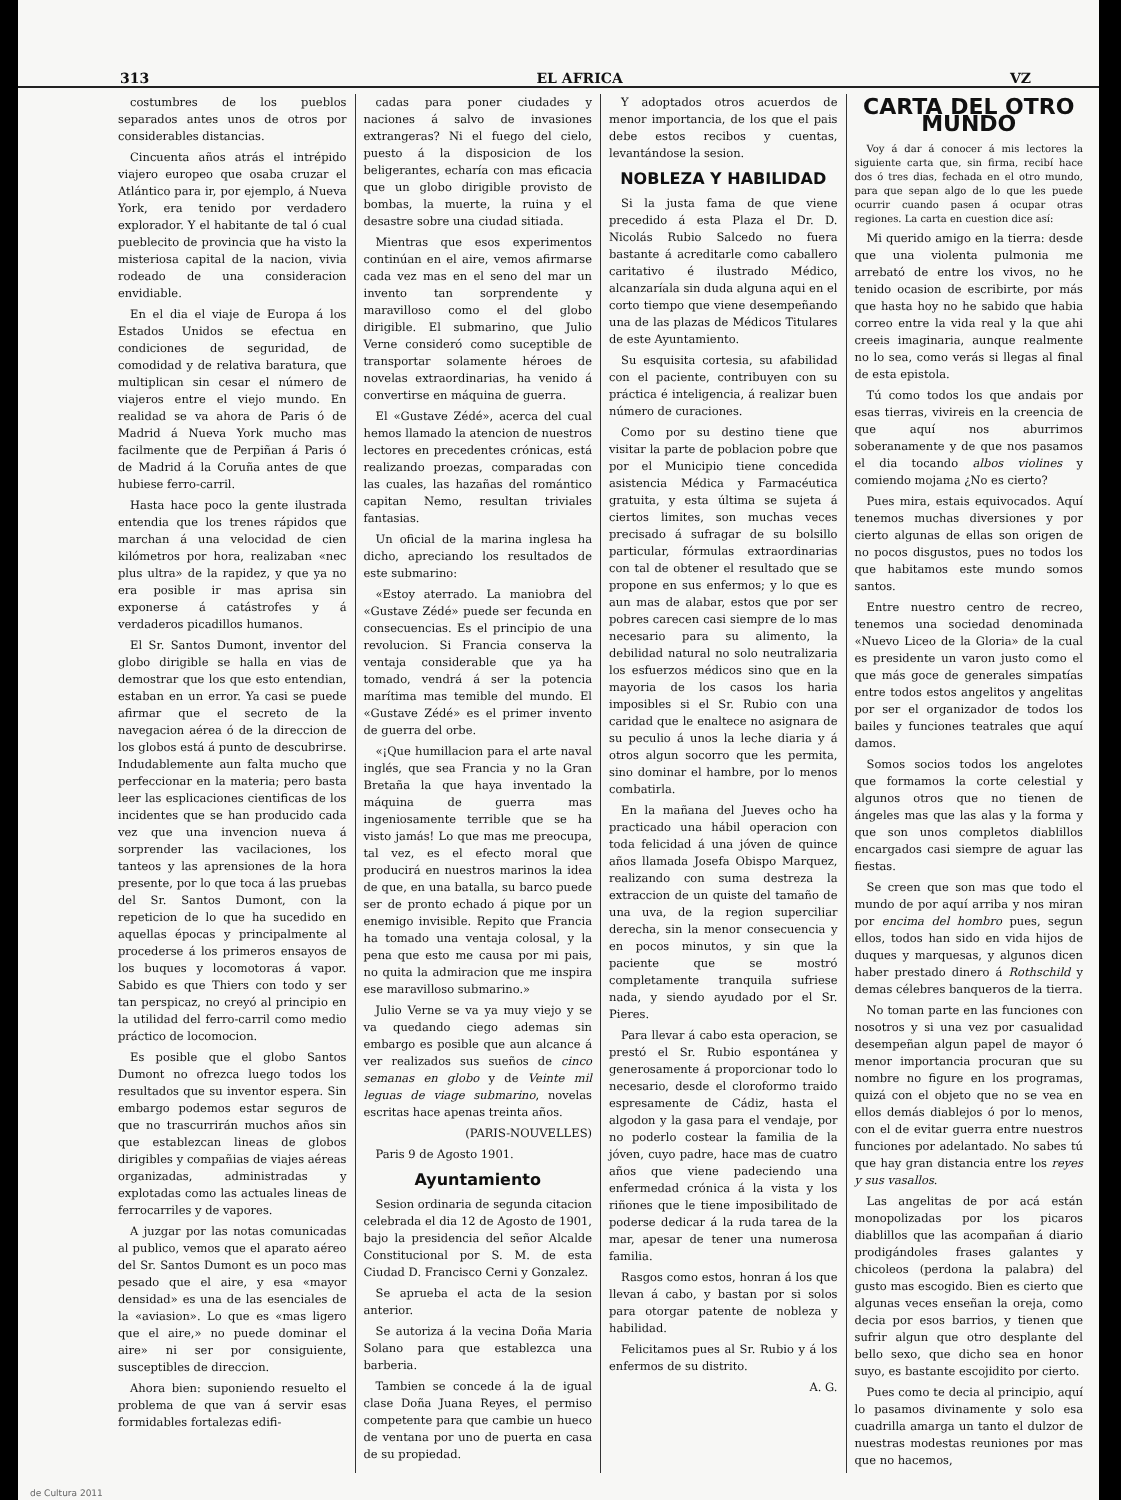313 EL AFRICA VZ
costumbres de los pueblos separados antes unos de otros por considerables distancias.
Cincuenta años atrás el intrépido viajero europeo que osaba cruzar el Atlántico para ir, por ejemplo, á Nueva York, era tenido por verdadero explorador. Y el habitante de tal ó cual pueblecito de provincia que ha visto la misteriosa capital de la nacion, vivia rodeado de una consideracion envidiable.
En el dia el viaje de Europa á los Estados Unidos se efectua en condiciones de seguridad, de comodidad y de relativa baratura, que multiplican sin cesar el número de viajeros entre el viejo mundo. En realidad se va ahora de Paris ó de Madrid á Nueva York mucho mas facilmente que de Perpiñan á Paris ó de Madrid á la Coruña antes de que hubiese ferro-carril.
Hasta hace poco la gente ilustrada entendia que los trenes rápidos que marchan á una velocidad de cien kilómetros por hora, realizaban «nec plus ultra» de la rapidez, y que ya no era posible ir mas aprisa sin exponerse á catástrofes y á verdaderos picadillos humanos.
El Sr. Santos Dumont, inventor del globo dirigible se halla en vias de demostrar que los que esto entendian, estaban en un error. Ya casi se puede afirmar que el secreto de la navegacion aérea ó de la direccion de los globos está á punto de descubrirse. Indudablemente aun falta mucho que perfeccionar en la materia; pero basta leer las esplicaciones cientificas de los incidentes que se han producido cada vez que una invencion nueva á sorprender las vacilaciones, los tanteos y las aprensiones de la hora presente, por lo que toca á las pruebas del Sr. Santos Dumont, con la repeticion de lo que ha sucedido en aquellas épocas y principalmente al procederse á los primeros ensayos de los buques y locomotoras á vapor. Sabido es que Thiers con todo y ser tan perspicaz, no creyó al principio en la utilidad del ferro-carril como medio práctico de locomocion.
Es posible que el globo Santos Dumont no ofrezca luego todos los resultados que su inventor espera. Sin embargo podemos estar seguros de que no trascurrirán muchos años sin que establezcan lineas de globos dirigibles y compañias de viajes aéreas organizadas, administradas y explotadas como las actuales lineas de ferrocarriles y de vapores.
A juzgar por las notas comunicadas al publico, vemos que el aparato aéreo del Sr. Santos Dumont es un poco mas pesado que el aire, y esa «mayor densidad» es una de las esenciales de la «aviasion». Lo que es «mas ligero que el aire,» no puede dominar el aire» ni ser por consiguiente, susceptibles de direccion.
Ahora bien: suponiendo resuelto el problema de que van á servir esas formidables fortalezas edifi-
cadas para poner ciudades y naciones á salvo de invasiones extrangeras? Ni el fuego del cielo, puesto á la disposicion de los beligerantes, echaría con mas eficacia que un globo dirigible provisto de bombas, la muerte, la ruina y el desastre sobre una ciudad sitiada.
Mientras que esos experimentos continúan en el aire, vemos afirmarse cada vez mas en el seno del mar un invento tan sorprendente y maravilloso como el del globo dirigible. El submarino, que Julio Verne consideró como suceptible de transportar solamente héroes de novelas extraordinarias, ha venido á convertirse en máquina de guerra.
El «Gustave Zédé», acerca del cual hemos llamado la atencion de nuestros lectores en precedentes crónicas, está realizando proezas, comparadas con las cuales, las hazañas del romántico capitan Nemo, resultan triviales fantasias.
Un oficial de la marina inglesa ha dicho, apreciando los resultados de este submarino:
«Estoy aterrado. La maniobra del «Gustave Zédé» puede ser fecunda en consecuencias. Es el principio de una revolucion. Si Francia conserva la ventaja considerable que ya ha tomado, vendrá á ser la potencia marítima mas temible del mundo. El «Gustave Zédé» es el primer invento de guerra del orbe.
«¡Que humillacion para el arte naval inglés, que sea Francia y no la Gran Bretaña la que haya inventado la máquina de guerra mas ingeniosamente terrible que se ha visto jamás! Lo que mas me preocupa, tal vez, es el efecto moral que producirá en nuestros marinos la idea de que, en una batalla, su barco puede ser de pronto echado á pique por un enemigo invisible. Repito que Francia ha tomado una ventaja colosal, y la pena que esto me causa por mi pais, no quita la admiracion que me inspira ese maravilloso submarino.»
Julio Verne se va ya muy viejo y se va quedando ciego ademas sin embargo es posible que aun alcance á ver realizados sus sueños de cinco semanas en globo y de Veinte mil leguas de viage submarino, novelas escritas hace apenas treinta años.
(PARIS-NOUVELLES)
Paris 9 de Agosto 1901.
Ayuntamiento
Sesion ordinaria de segunda citacion celebrada el dia 12 de Agosto de 1901, bajo la presidencia del señor Alcalde Constitucional por S. M. de esta Ciudad D. Francisco Cerni y Gonzalez.
Se aprueba el acta de la sesion anterior.
Se autoriza á la vecina Doña Maria Solano para que establezca una barberia.
Tambien se concede á la de igual clase Doña Juana Reyes, el permiso competente para que cambie un hueco de ventana por uno de puerta en casa de su propiedad.
Y adoptados otros acuerdos de menor importancia, de los que el pais debe estos recibos y cuentas, levantándose la sesion.
NOBLEZA Y HABILIDAD
Si la justa fama de que viene precedido á esta Plaza el Dr. D. Nicolás Rubio Salcedo no fuera bastante á acreditarle como caballero caritativo é ilustrado Médico, alcanzaríala sin duda alguna aqui en el corto tiempo que viene desempeñando una de las plazas de Médicos Titulares de este Ayuntamiento.
Su esquisita cortesia, su afabilidad con el paciente, contribuyen con su práctica é inteligencia, á realizar buen número de curaciones.
Como por su destino tiene que visitar la parte de poblacion pobre que por el Municipio tiene concedida asistencia Médica y Farmacéutica gratuita, y esta última se sujeta á ciertos limites, son muchas veces precisado á sufragar de su bolsillo particular, fórmulas extraordinarias con tal de obtener el resultado que se propone en sus enfermos; y lo que es aun mas de alabar, estos que por ser pobres carecen casi siempre de lo mas necesario para su alimento, la debilidad natural no solo neutralizaria los esfuerzos médicos sino que en la mayoria de los casos los haria imposibles si el Sr. Rubio con una caridad que le enaltece no asignara de su peculio á unos la leche diaria y á otros algun socorro que les permita, sino dominar el hambre, por lo menos combatirla.
En la mañana del Jueves ocho ha practicado una hábil operacion con toda felicidad á una jóven de quince años llamada Josefa Obispo Marquez, realizando con suma destreza la extraccion de un quiste del tamaño de una uva, de la region superciliar derecha, sin la menor consecuencia y en pocos minutos, y sin que la paciente que se mostró completamente tranquila sufriese nada, y siendo ayudado por el Sr. Pieres.
Para llevar á cabo esta operacion, se prestó el Sr. Rubio espontánea y generosamente á proporcionar todo lo necesario, desde el cloroformo traido espresamente de Cádiz, hasta el algodon y la gasa para el vendaje, por no poderlo costear la familia de la jóven, cuyo padre, hace mas de cuatro años que viene padeciendo una enfermedad crónica á la vista y los riñones que le tiene imposibilitado de poderse dedicar á la ruda tarea de la mar, apesar de tener una numerosa familia.
Rasgos como estos, honran á los que llevan á cabo, y bastan por si solos para otorgar patente de nobleza y habilidad.
Felicitamos pues al Sr. Rubio y á los enfermos de su distrito.
A. G.
CARTA DEL OTRO MUNDO
Voy á dar á conocer á mis lectores la siguiente carta que, sin firma, recibí hace dos ó tres dias, fechada en el otro mundo, para que sepan algo de lo que les puede ocurrir cuando pasen á ocupar otras regiones. La carta en cuestion dice así:
Mi querido amigo en la tierra: desde que una violenta pulmonia me arrebató de entre los vivos, no he tenido ocasion de escribirte, por más que hasta hoy no he sabido que habia correo entre la vida real y la que ahi creeis imaginaria, aunque realmente no lo sea, como verás si llegas al final de esta epistola.
Tú como todos los que andais por esas tierras, vivireis en la creencia de que aquí nos aburrimos soberanamente y de que nos pasamos el dia tocando albos violines y comiendo mojama ¿No es cierto?
Pues mira, estais equivocados. Aquí tenemos muchas diversiones y por cierto algunas de ellas son origen de no pocos disgustos, pues no todos los que habitamos este mundo somos santos.
Entre nuestro centro de recreo, tenemos una sociedad denominada «Nuevo Liceo de la Gloria» de la cual es presidente un varon justo como el que más goce de generales simpatías entre todos estos angelitos y angelitas por ser el organizador de todos los bailes y funciones teatrales que aquí damos.
Somos socios todos los angelotes que formamos la corte celestial y algunos otros que no tienen de ángeles mas que las alas y la forma y que son unos completos diablillos encargados casi siempre de aguar las fiestas.
Se creen que son mas que todo el mundo de por aquí arriba y nos miran por encima del hombro pues, segun ellos, todos han sido en vida hijos de duques y marquesas, y algunos dicen haber prestado dinero á Rothschild y demas célebres banqueros de la tierra.
No toman parte en las funciones con nosotros y si una vez por casualidad desempeñan algun papel de mayor ó menor importancia procuran que su nombre no figure en los programas, quizá con el objeto que no se vea en ellos demás diablejos ó por lo menos, con el de evitar guerra entre nuestros funciones por adelantado. No sabes tú que hay gran distancia entre los reyes y sus vasallos.
Las angelitas de por acá están monopolizadas por los picaros diablillos que las acompañan á diario prodigándoles frases galantes y chicoleos (perdona la palabra) del gusto mas escogido. Bien es cierto que algunas veces enseñan la oreja, como decia por esos barrios, y tienen que sufrir algun que otro desplante del bello sexo, que dicho sea en honor suyo, es bastante escojidito por cierto.
Pues como te decia al principio, aquí lo pasamos divinamente y solo esa cuadrilla amarga un tanto el dulzor de nuestras modestas reuniones por mas que no hacemos,
de Cultura 2011